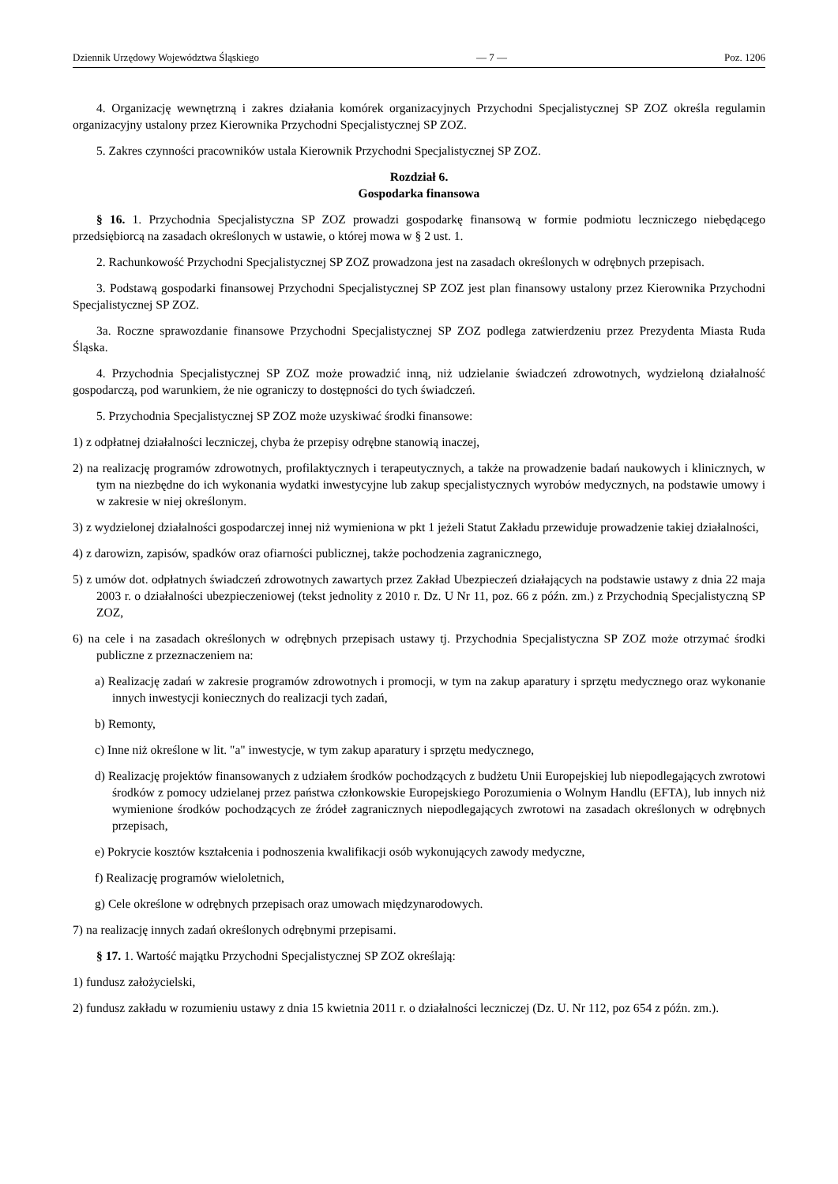Dziennik Urzędowy Województwa Śląskiego — 7 — Poz. 1206
4. Organizację wewnętrzną i zakres działania komórek organizacyjnych Przychodni Specjalistycznej SP ZOZ określa regulamin organizacyjny ustalony przez Kierownika Przychodni Specjalistycznej SP ZOZ.
5. Zakres czynności pracowników ustala Kierownik Przychodni Specjalistycznej SP ZOZ.
Rozdział 6.
Gospodarka finansowa
§ 16. 1. Przychodnia Specjalistyczna SP ZOZ prowadzi gospodarkę finansową w formie podmiotu leczniczego niebędącego przedsiębiorcą na zasadach określonych w ustawie, o której mowa w § 2 ust. 1.
2. Rachunkowość Przychodni Specjalistycznej SP ZOZ prowadzona jest na zasadach określonych w odrębnych przepisach.
3. Podstawą gospodarki finansowej Przychodni Specjalistycznej SP ZOZ jest plan finansowy ustalony przez Kierownika Przychodni Specjalistycznej SP ZOZ.
3a. Roczne sprawozdanie finansowe Przychodni Specjalistycznej SP ZOZ podlega zatwierdzeniu przez Prezydenta Miasta Ruda Śląska.
4. Przychodnia Specjalistycznej SP ZOZ może prowadzić inną, niż udzielanie świadczeń zdrowotnych, wydzieloną działalność gospodarczą, pod warunkiem, że nie ograniczy to dostępności do tych świadczeń.
5. Przychodnia Specjalistycznej SP ZOZ może uzyskiwać środki finansowe:
1) z odpłatnej działalności leczniczej, chyba że przepisy odrębne stanowią inaczej,
2) na realizację programów zdrowotnych, profilaktycznych i terapeutycznych, a także na prowadzenie badań naukowych i klinicznych, w tym na niezbędne do ich wykonania wydatki inwestycyjne lub zakup specjalistycznych wyrobów medycznych, na podstawie umowy i w zakresie w niej określonym.
3) z wydzielonej działalności gospodarczej innej niż wymieniona w pkt 1 jeżeli Statut Zakładu przewiduje prowadzenie takiej działalności,
4) z darowizn, zapisów, spadków oraz ofiarności publicznej, także pochodzenia zagranicznego,
5) z umów dot. odpłatnych świadczeń zdrowotnych zawartych przez Zakład Ubezpieczeń działających na podstawie ustawy z dnia 22 maja 2003 r. o działalności ubezpieczeniowej (tekst jednolity z 2010 r. Dz. U Nr 11, poz. 66 z późn. zm.) z Przychodnią Specjalistyczną SP ZOZ,
6) na cele i na zasadach określonych w odrębnych przepisach ustawy tj. Przychodnia Specjalistyczna SP ZOZ może otrzymać środki publiczne z przeznaczeniem na:
a) Realizację zadań w zakresie programów zdrowotnych i promocji, w tym na zakup aparatury i sprzętu medycznego oraz wykonanie innych inwestycji koniecznych do realizacji tych zadań,
b) Remonty,
c) Inne niż określone w lit. "a" inwestycje, w tym zakup aparatury i sprzętu medycznego,
d) Realizację projektów finansowanych z udziałem środków pochodzących z budżetu Unii Europejskiej lub niepodlegających zwrotowi środków z pomocy udzielanej przez państwa członkowskie Europejskiego Porozumienia o Wolnym Handlu (EFTA), lub innych niż wymienione środków pochodzących ze źródeł zagranicznych niepodlegających zwrotowi na zasadach określonych w odrębnych przepisach,
e) Pokrycie kosztów kształcenia i podnoszenia kwalifikacji osób wykonujących zawody medyczne,
f) Realizację programów wieloletnich,
g) Cele określone w odrębnych przepisach oraz umowach międzynarodowych.
7) na realizację innych zadań określonych odrębnymi przepisami.
§ 17. 1. Wartość majątku Przychodni Specjalistycznej SP ZOZ określają:
1) fundusz założycielski,
2) fundusz zakładu w rozumieniu ustawy z dnia 15 kwietnia 2011 r. o działalności leczniczej (Dz. U. Nr 112, poz 654 z późn. zm.).